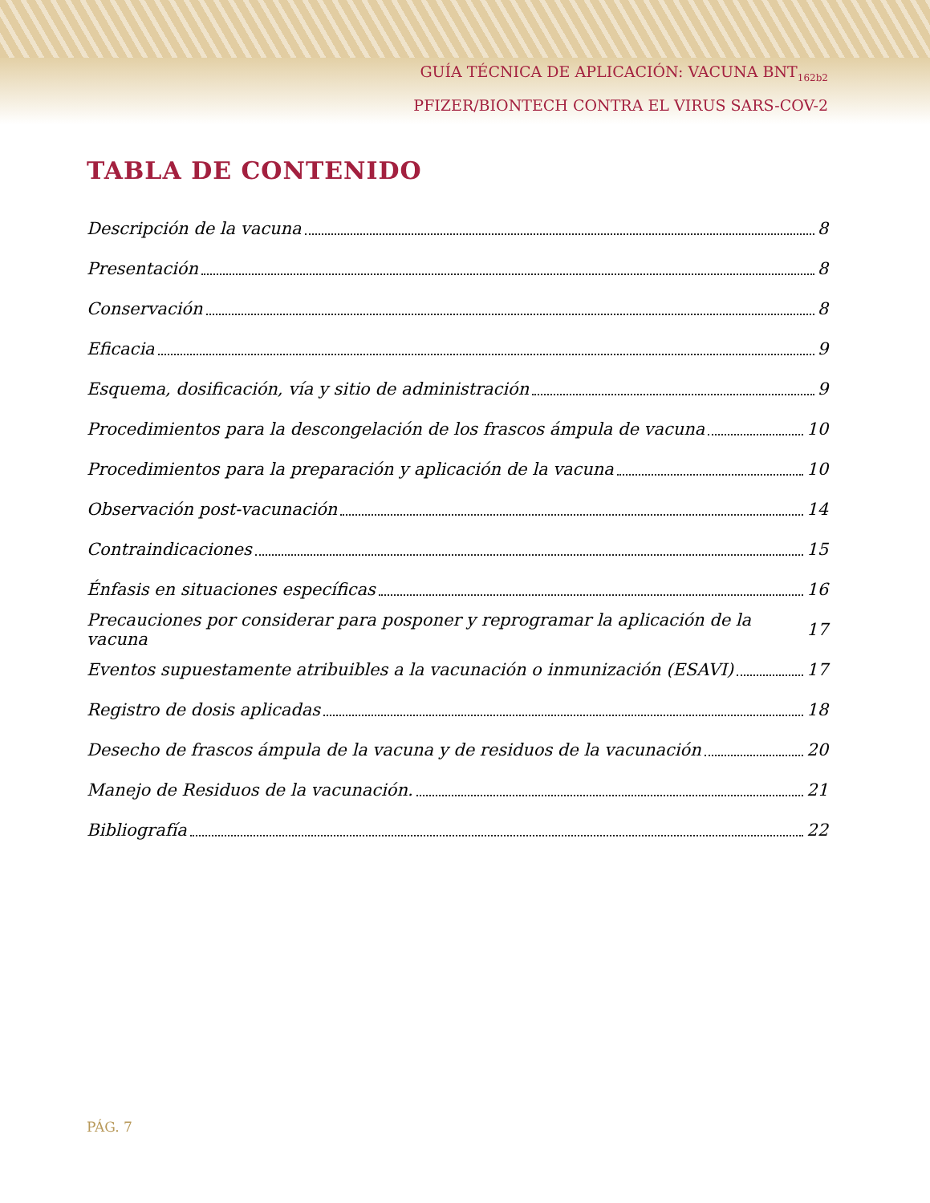GUÍA TÉCNICA DE APLICACIÓN: VACUNA BNT<sub>162b2</sub>
PFIZER/BIONTECH CONTRA EL VIRUS SARS-COV-2
TABLA DE CONTENIDO
Descripción de la vacuna 8
Presentación 8
Conservación 8
Eficacia 9
Esquema, dosificación, vía y sitio de administración 9
Procedimientos para la descongelación de los frascos ámpula de vacuna 10
Procedimientos para la preparación y aplicación de la vacuna 10
Observación post-vacunación 14
Contraindicaciones 15
Énfasis en situaciones específicas 16
Precauciones por considerar para posponer y reprogramar la aplicación de la vacuna 17
Eventos supuestamente atribuibles a la vacunación o inmunización (ESAVI) 17
Registro de dosis aplicadas 18
Desecho de frascos ámpula de la vacuna y de residuos de la vacunación 20
Manejo de Residuos de la vacunación. 21
Bibliografía 22
PÁG. 7